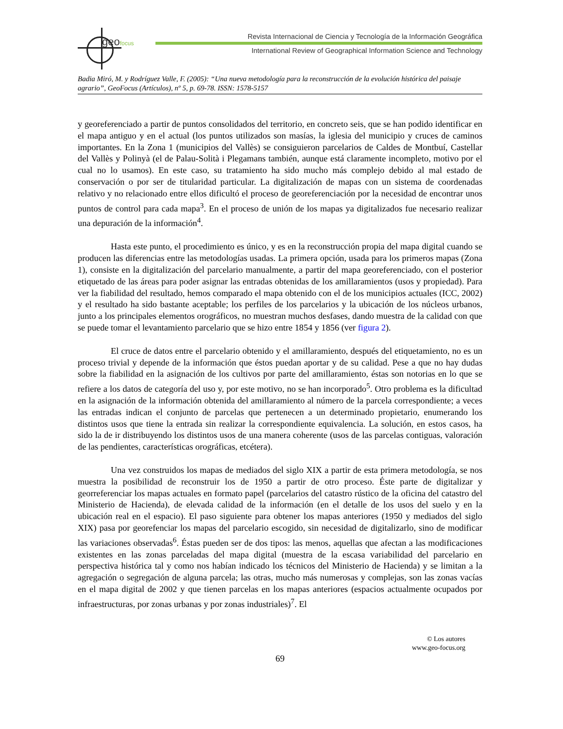geofocus
Revista Internacional de Ciencia y Tecnología de la Información Geográfica
International Review of Geographical Information Science and Technology
Badia Miró, M. y Rodríguez Valle, F. (2005): “Una nueva metodología para la reconstrucción de la evolución histórica del paisaje agrario”, GeoFocus (Artículos), nº 5, p. 69-78. ISSN: 1578-5157
y georeferenciado a partir de puntos consolidados del territorio, en concreto seis, que se han podido identificar en el mapa antiguo y en el actual (los puntos utilizados son masías, la iglesia del municipio y cruces de caminos importantes. En la Zona 1 (municipios del Vallès) se consiguieron parcelarios de Caldes de Montbuí, Castellar del Vallès y Polinyà (el de Palau-Solità i Plegamans también, aunque está claramente incompleto, motivo por el cual no lo usamos). En este caso, su tratamiento ha sido mucho más complejo debido al mal estado de conservación o por ser de titularidad particular. La digitalización de mapas con un sistema de coordenadas relativo y no relacionado entre ellos dificultó el proceso de georeferenciación por la necesidad de encontrar unos puntos de control para cada mapa<sup>3</sup>. En el proceso de unión de los mapas ya digitalizados fue necesario realizar una depuración de la información<sup>4</sup>.
Hasta este punto, el procedimiento es único, y es en la reconstrucción propia del mapa digital cuando se producen las diferencias entre las metodologías usadas. La primera opción, usada para los primeros mapas (Zona 1), consiste en la digitalización del parcelario manualmente, a partir del mapa georeferenciado, con el posterior etiquetado de las áreas para poder asignar las entradas obtenidas de los amillaramientos (usos y propiedad). Para ver la fiabilidad del resultado, hemos comparado el mapa obtenido con el de los municipios actuales (ICC, 2002) y el resultado ha sido bastante aceptable; los perfiles de los parcelarios y la ubicación de los núcleos urbanos, junto a los principales elementos orográficos, no muestran muchos desfases, dando muestra de la calidad con que se puede tomar el levantamiento parcelario que se hizo entre 1854 y 1856 (ver figura 2).
El cruce de datos entre el parcelario obtenido y el amillaramiento, después del etiquetamiento, no es un proceso trivial y depende de la información que éstos puedan aportar y de su calidad. Pese a que no hay dudas sobre la fiabilidad en la asignación de los cultivos por parte del amillaramiento, éstas son notorias en lo que se refiere a los datos de categoría del uso y, por este motivo, no se han incorporado<sup>5</sup>. Otro problema es la dificultad en la asignación de la información obtenida del amillaramiento al número de la parcela correspondiente; a veces las entradas indican el conjunto de parcelas que pertenecen a un determinado propietario, enumerando los distintos usos que tiene la entrada sin realizar la correspondiente equivalencia. La solución, en estos casos, ha sido la de ir distribuyendo los distintos usos de una manera coherente (usos de las parcelas contiguas, valoración de las pendientes, características orográficas, etcétera).
Una vez construidos los mapas de mediados del siglo XIX a partir de esta primera metodología, se nos muestra la posibilidad de reconstruir los de 1950 a partir de otro proceso. Éste parte de digitalizar y georreferenciar los mapas actuales en formato papel (parcelarios del catastro rústico de la oficina del catastro del Ministerio de Hacienda), de elevada calidad de la información (en el detalle de los usos del suelo y en la ubicación real en el espacio). El paso siguiente para obtener los mapas anteriores (1950 y mediados del siglo XIX) pasa por georefenciar los mapas del parcelario escogido, sin necesidad de digitalizarlo, sino de modificar las variaciones observadas<sup>6</sup>. Éstas pueden ser de dos tipos: las menos, aquellas que afectan a las modificaciones existentes en las zonas parceladas del mapa digital (muestra de la escasa variabilidad del parcelario en perspectiva histórica tal y como nos habían indicado los técnicos del Ministerio de Hacienda) y se limitan a la agregación o segregación de alguna parcela; las otras, mucho más numerosas y complejas, son las zonas vacías en el mapa digital de 2002 y que tienen parcelas en los mapas anteriores (espacios actualmente ocupados por infraestructuras, por zonas urbanas y por zonas industriales)<sup>7</sup>. El
© Los autores
www.geo-focus.org
69